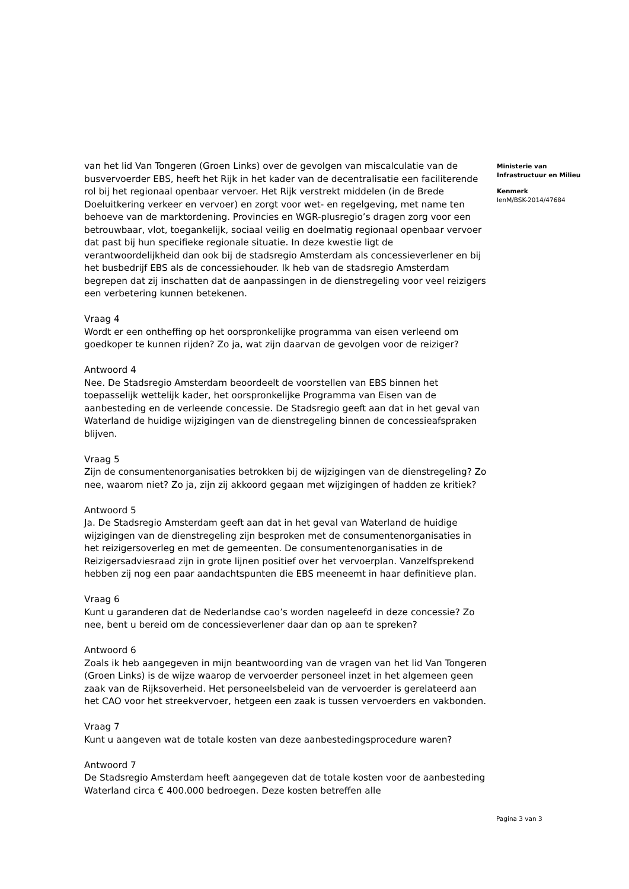van het lid Van Tongeren (Groen Links) over de gevolgen van miscalculatie van de busvervoerder EBS, heeft het Rijk in het kader van de decentralisatie een faciliterende rol bij het regionaal openbaar vervoer. Het Rijk verstrekt middelen (in de Brede Doeluitkering verkeer en vervoer) en zorgt voor wet- en regelgeving, met name ten behoeve van de marktordening. Provincies en WGR-plusregio’s dragen zorg voor een betrouwbaar, vlot, toegankelijk, sociaal veilig en doelmatig regionaal openbaar vervoer dat past bij hun specifieke regionale situatie. In deze kwestie ligt de verantwoordelijkheid dan ook bij de stadsregio Amsterdam als concessieverlener en bij het busbedrijf EBS als de concessiehouder. Ik heb van de stadsregio Amsterdam begrepen dat zij inschatten dat de aanpassingen in de dienstregeling voor veel reizigers een verbetering kunnen betekenen.
Vraag 4
Wordt er een ontheffing op het oorspronkelijke programma van eisen verleend om goedkoper te kunnen rijden? Zo ja, wat zijn daarvan de gevolgen voor de reiziger?
Antwoord 4
Nee. De Stadsregio Amsterdam beoordeelt de voorstellen van EBS binnen het toepasselijk wettelijk kader, het oorspronkelijke Programma van Eisen van de aanbesteding en de verleende concessie. De Stadsregio geeft aan dat in het geval van Waterland de huidige wijzigingen van de dienstregeling binnen de concessieafspraken blijven.
Vraag 5
Zijn de consumentenorganisaties betrokken bij de wijzigingen van de dienstregeling? Zo nee, waarom niet? Zo ja, zijn zij akkoord gegaan met wijzigingen of hadden ze kritiek?
Antwoord 5
Ja. De Stadsregio Amsterdam geeft aan dat in het geval van Waterland de huidige wijzigingen van de dienstregeling zijn besproken met de consumentenorganisaties in het reizigersoverleg en met de gemeenten. De consumentenorganisaties in de Reizigersadviesraad zijn in grote lijnen positief over het vervoerplan. Vanzelfsprekend hebben zij nog een paar aandachtspunten die EBS meeneemt in haar definitieve plan.
Vraag 6
Kunt u garanderen dat de Nederlandse cao’s worden nageleefd in deze concessie? Zo nee, bent u bereid om de concessieverlener daar dan op aan te spreken?
Antwoord 6
Zoals ik heb aangegeven in mijn beantwoording van de vragen van het lid Van Tongeren (Groen Links) is de wijze waarop de vervoerder personeel inzet in het algemeen geen zaak van de Rijksoverheid. Het personeelsbeleid van de vervoerder is gerelateerd aan het CAO voor het streekvervoer, hetgeen een zaak is tussen vervoerders en vakbonden.
Vraag 7
Kunt u aangeven wat de totale kosten van deze aanbestedingsprocedure waren?
Antwoord 7
De Stadsregio Amsterdam heeft aangegeven dat de totale kosten voor de aanbesteding Waterland circa € 400.000 bedroegen. Deze kosten betreffen alle
Ministerie van
Infrastructuur en Milieu
Kenmerk
IenM/BSK-2014/47684
Pagina 3 van 3